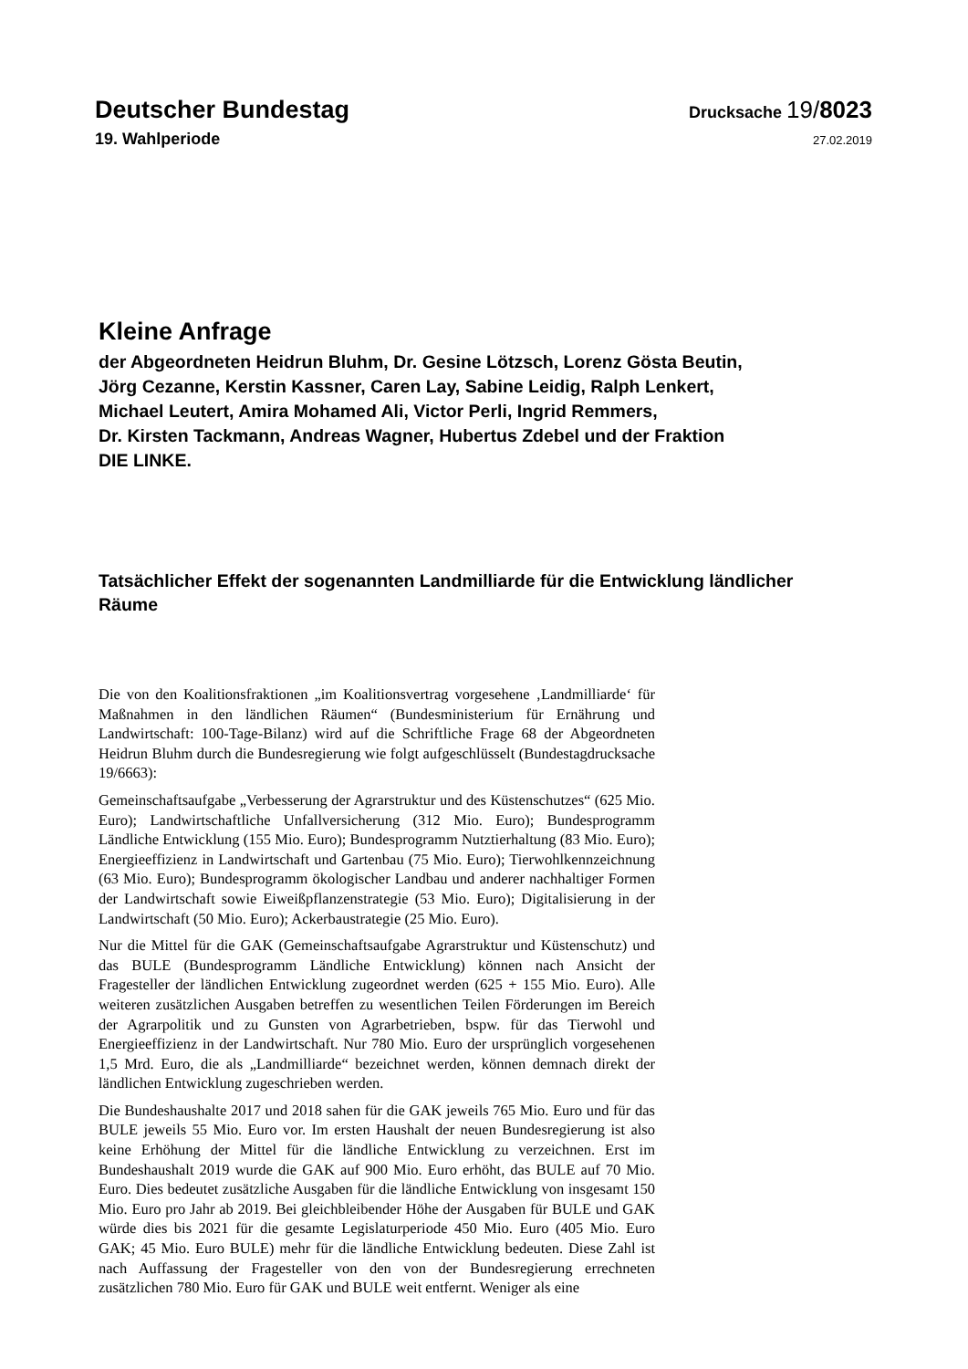Deutscher Bundestag Drucksache 19/8023
19. Wahlperiode 27.02.2019
Kleine Anfrage
der Abgeordneten Heidrun Bluhm, Dr. Gesine Lötzsch, Lorenz Gösta Beutin,
Jörg Cezanne, Kerstin Kassner, Caren Lay, Sabine Leidig, Ralph Lenkert,
Michael Leutert, Amira Mohamed Ali, Victor Perli, Ingrid Remmers,
Dr. Kirsten Tackmann, Andreas Wagner, Hubertus Zdebel und der Fraktion
DIE LINKE.
Tatsächlicher Effekt der sogenannten Landmilliarde für die Entwicklung ländlicher Räume
Die von den Koalitionsfraktionen „im Koalitionsvertrag vorgesehene ‚Landmilliarde‘ für Maßnahmen in den ländlichen Räumen“ (Bundesministerium für Ernährung und Landwirtschaft: 100-Tage-Bilanz) wird auf die Schriftliche Frage 68 der Abgeordneten Heidrun Bluhm durch die Bundesregierung wie folgt aufgeschlüsselt (Bundestagdrucksache 19/6663):
Gemeinschaftsaufgabe „Verbesserung der Agrarstruktur und des Küstenschutzes“ (625 Mio. Euro); Landwirtschaftliche Unfallversicherung (312 Mio. Euro); Bundesprogramm Ländliche Entwicklung (155 Mio. Euro); Bundesprogramm Nutztierhaltung (83 Mio. Euro); Energieeffizienz in Landwirtschaft und Gartenbau (75 Mio. Euro); Tierwohlkennzeichnung (63 Mio. Euro); Bundesprogramm ökologischer Landbau und anderer nachhaltiger Formen der Landwirtschaft sowie Eiweißpflanzenstrategie (53 Mio. Euro); Digitalisierung in der Landwirtschaft (50 Mio. Euro); Ackerbaustrategie (25 Mio. Euro).
Nur die Mittel für die GAK (Gemeinschaftsaufgabe Agrarstruktur und Küstenschutz) und das BULE (Bundesprogramm Ländliche Entwicklung) können nach Ansicht der Fragesteller der ländlichen Entwicklung zugeordnet werden (625 + 155 Mio. Euro). Alle weiteren zusätzlichen Ausgaben betreffen zu wesentlichen Teilen Förderungen im Bereich der Agrarpolitik und zu Gunsten von Agrarbetrieben, bspw. für das Tierwohl und Energieeffizienz in der Landwirtschaft. Nur 780 Mio. Euro der ursprünglich vorgesehenen 1,5 Mrd. Euro, die als „Landmilliarde“ bezeichnet werden, können demnach direkt der ländlichen Entwicklung zugeschrieben werden.
Die Bundeshaushalte 2017 und 2018 sahen für die GAK jeweils 765 Mio. Euro und für das BULE jeweils 55 Mio. Euro vor. Im ersten Haushalt der neuen Bundesregierung ist also keine Erhöhung der Mittel für die ländliche Entwicklung zu verzeichnen. Erst im Bundeshaushalt 2019 wurde die GAK auf 900 Mio. Euro erhöht, das BULE auf 70 Mio. Euro. Dies bedeutet zusätzliche Ausgaben für die ländliche Entwicklung von insgesamt 150 Mio. Euro pro Jahr ab 2019. Bei gleichbleibender Höhe der Ausgaben für BULE und GAK würde dies bis 2021 für die gesamte Legislaturperiode 450 Mio. Euro (405 Mio. Euro GAK; 45 Mio. Euro BULE) mehr für die ländliche Entwicklung bedeuten. Diese Zahl ist nach Auffassung der Fragesteller von den von der Bundesregierung errechneten zusätzlichen 780 Mio. Euro für GAK und BULE weit entfernt. Weniger als eine